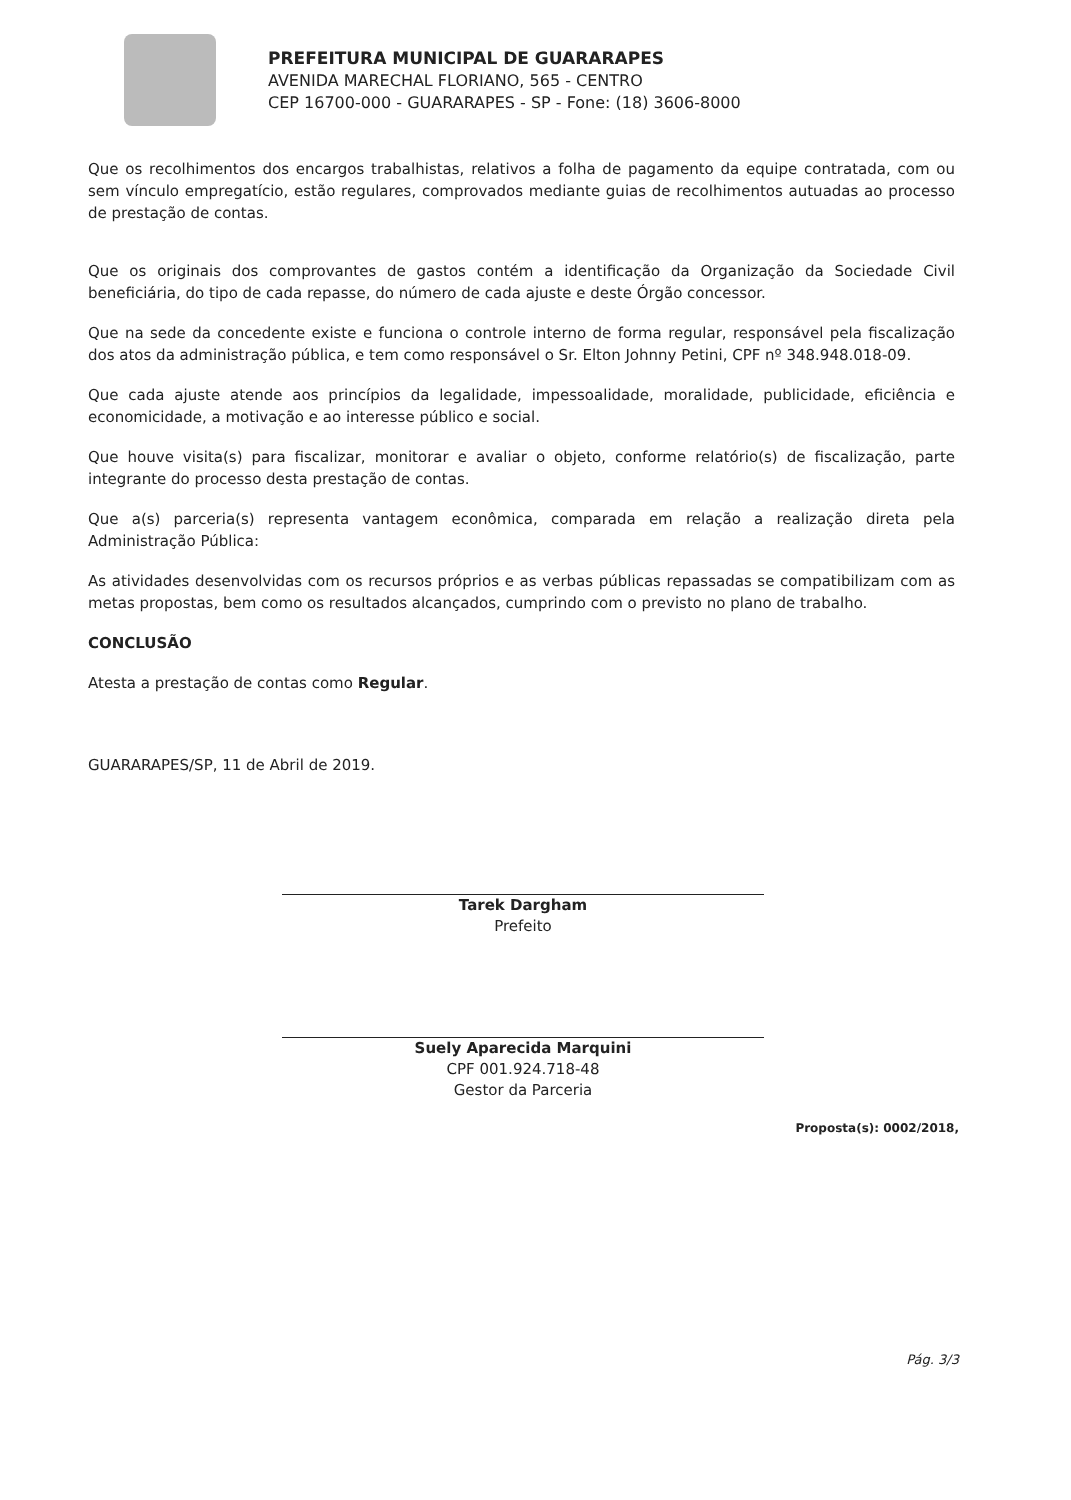PREFEITURA MUNICIPAL DE GUARARAPES
AVENIDA MARECHAL FLORIANO, 565 - CENTRO
CEP 16700-000 - GUARARAPES - SP - Fone: (18) 3606-8000
Que os recolhimentos dos encargos trabalhistas, relativos a folha de pagamento da equipe contratada, com ou sem vínculo empregatício, estão regulares, comprovados mediante guias de recolhimentos autuadas ao processo de prestação de contas.
Que os originais dos comprovantes de gastos contém a identificação da Organização da Sociedade Civil beneficiária, do tipo de cada repasse, do número de cada ajuste e deste Órgão concessor.
Que na sede da concedente existe e funciona o controle interno de forma regular, responsável pela fiscalização dos atos da administração pública, e tem como responsável o Sr. Elton Johnny Petini, CPF nº 348.948.018-09.
Que cada ajuste atende aos princípios da legalidade, impessoalidade, moralidade, publicidade, eficiência e economicidade, a motivação e ao interesse público e social.
Que houve visita(s) para fiscalizar, monitorar e avaliar o objeto, conforme relatório(s) de fiscalização, parte integrante do processo desta prestação de contas.
Que a(s) parceria(s) representa vantagem econômica, comparada em relação a realização direta pela Administração Pública:
As atividades desenvolvidas com os recursos próprios e as verbas públicas repassadas se compatibilizam com as metas propostas, bem como os resultados alcançados, cumprindo com o previsto no plano de trabalho.
CONCLUSÃO
Atesta a prestação de contas como Regular.
GUARARAPES/SP, 11 de Abril de 2019.
Tarek Dargham
Prefeito
Suely Aparecida Marquini
CPF 001.924.718-48
Gestor da Parceria
Proposta(s): 0002/2018,
Pág. 3/3